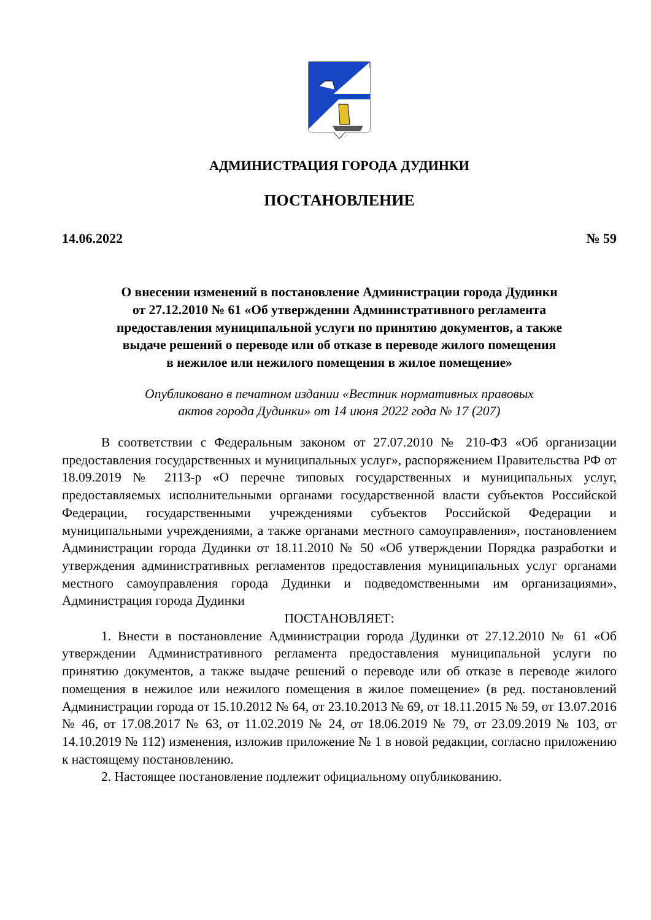АДМИНИСТРАЦИЯ ГОРОДА ДУДИНКИ
ПОСТАНОВЛЕНИЕ
14.06.2022 № 59
О внесении изменений в постановление Администрации города Дудинки
от 27.12.2010 № 61 «Об утверждении Административного регламента
предоставления муниципальной услуги по принятию документов, а также
выдаче решений о переводе или об отказе в переводе жилого помещения
в нежилое или нежилого помещения в жилое помещение»
Опубликовано в печатном издании «Вестник нормативных правовых
актов города Дудинки» от 14 июня 2022 года № 17 (207)
В соответствии с Федеральным законом от 27.07.2010 № 210-ФЗ «Об организации предоставления государственных и муниципальных услуг», распоряжением Правительства РФ от 18.09.2019 № 2113-р «О перечне типовых государственных и муниципальных услуг, предоставляемых исполнительными органами государственной власти субъектов Российской Федерации, государственными учреждениями субъектов Российской Федерации и муниципальными учреждениями, а также органами местного самоуправления», постановлением Администрации города Дудинки от 18.11.2010 № 50 «Об утверждении Порядка разработки и утверждения административных регламентов предоставления муниципальных услуг органами местного самоуправления города Дудинки и подведомственными им организациями», Администрация города Дудинки
ПОСТАНОВЛЯЕТ:
1. Внести в постановление Администрации города Дудинки от 27.12.2010 № 61 «Об утверждении Административного регламента предоставления муниципальной услуги по принятию документов, а также выдаче решений о переводе или об отказе в переводе жилого помещения в нежилое или нежилого помещения в жилое помещение» (в ред. постановлений Администрации города от 15.10.2012 № 64, от 23.10.2013 № 69, от 18.11.2015 № 59, от 13.07.2016 № 46, от 17.08.2017 № 63, от 11.02.2019 № 24, от 18.06.2019 № 79, от 23.09.2019 № 103, от 14.10.2019 № 112) изменения, изложив приложение № 1 в новой редакции, согласно приложению к настоящему постановлению.
2. Настоящее постановление подлежит официальному опубликованию.